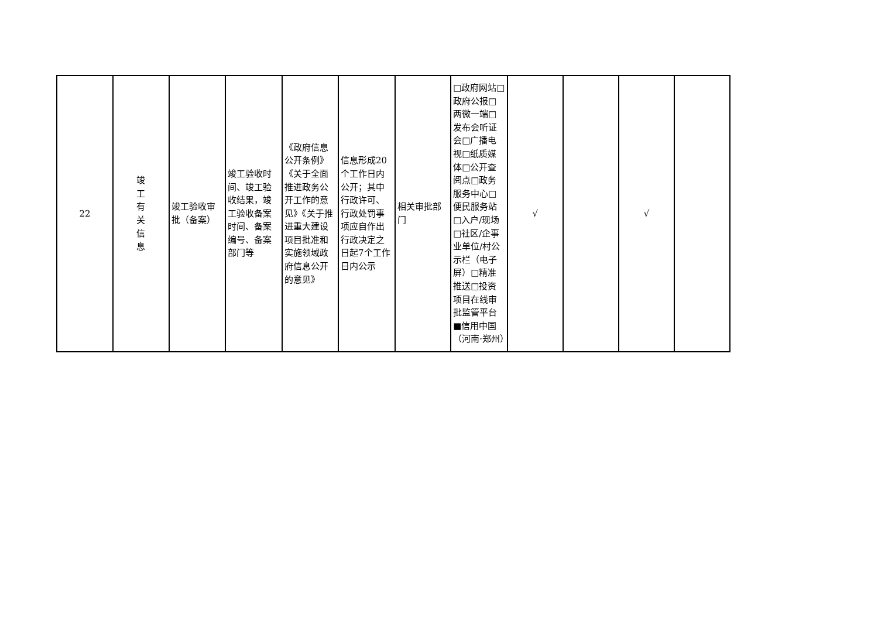| 22 | 竣 工 有 关 信 息 | 竣工验收审批（备案） | 竣工验收时间、竣工验收结果，竣工验收备案时间、备案编号、备案部门等 | 《政府信息公开条例》《关于全面推进政务公开工作的意见》《关于推进重大建设项目批准和实施领域政府信息公开的意见》 | 信息形成20个工作日内公开；其中行政许可、行政处罚事项应自作出行政决定之日起7个工作日内公示 | 相关审批部门 | □政府网站□政府公报□两微一端□发布会听证会□广播电视□纸质媒体□公开查阅点□政务服务中心□便民服务站□入户/现场□社区/企事业单位/村公示栏（电子屏）□精准推送□投资项目在线审批监管平台■信用中国（河南·郑州） | √ | | √ | |